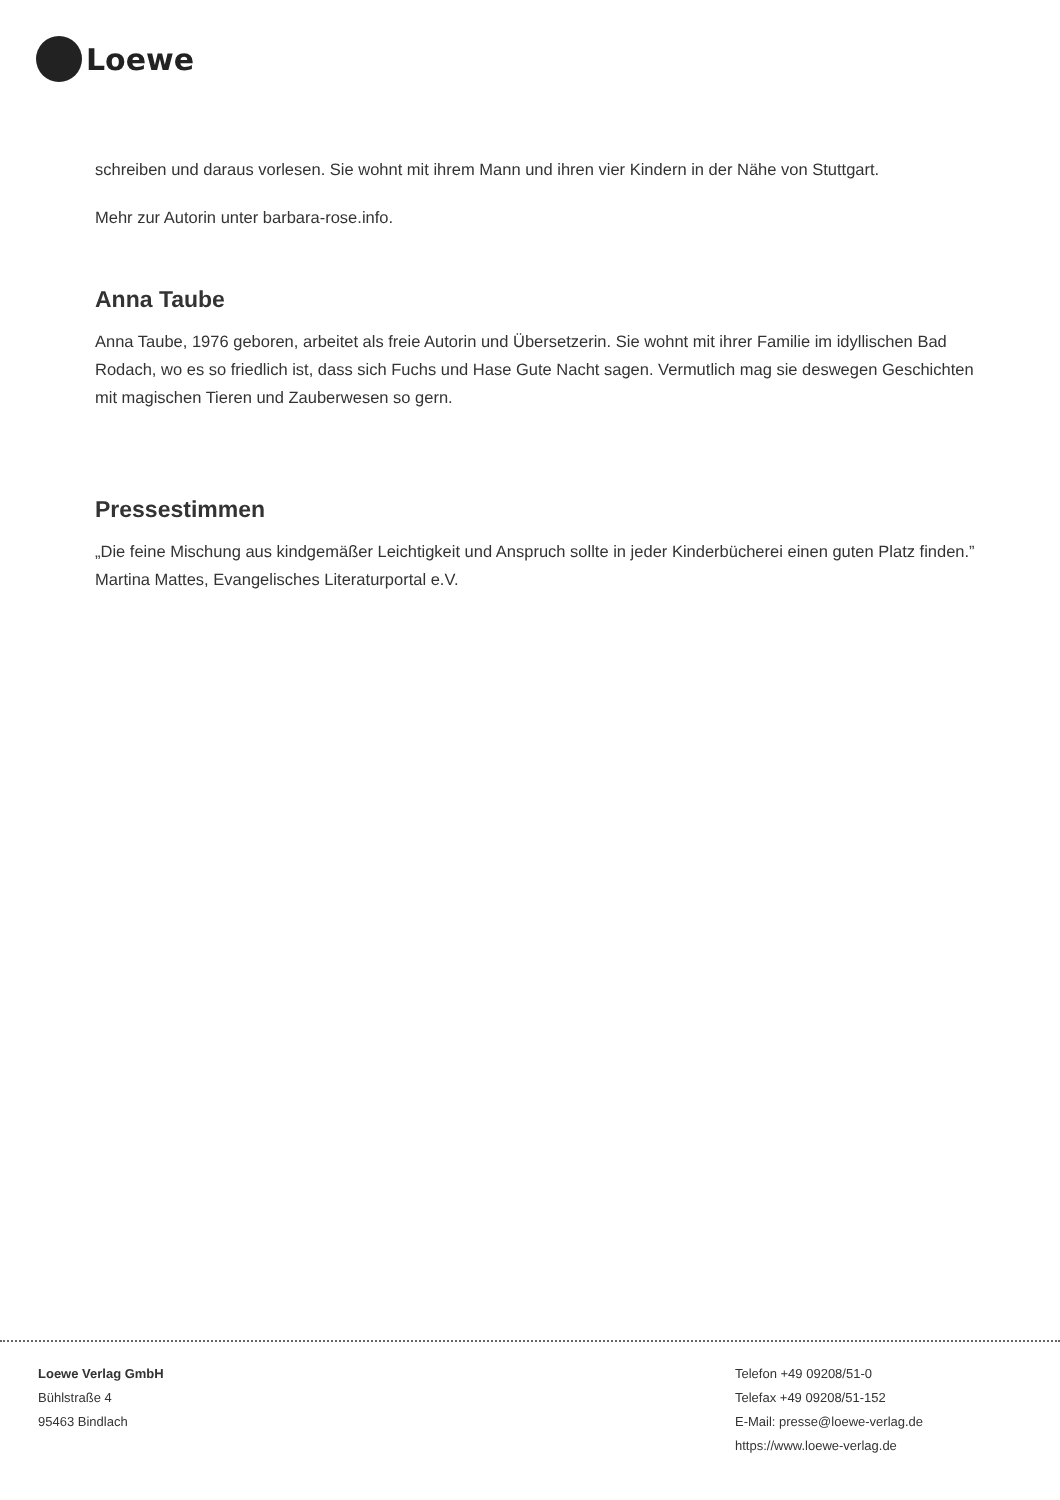Loewe
schreiben und daraus vorlesen. Sie wohnt mit ihrem Mann und ihren vier Kindern in der Nähe von Stuttgart.
Mehr zur Autorin unter barbara-rose.info.
Anna Taube
Anna Taube, 1976 geboren, arbeitet als freie Autorin und Übersetzerin. Sie wohnt mit ihrer Familie im idyllischen Bad Rodach, wo es so friedlich ist, dass sich Fuchs und Hase Gute Nacht sagen. Vermutlich mag sie deswegen Geschichten mit magischen Tieren und Zauberwesen so gern.
Pressestimmen
„Die feine Mischung aus kindgemäßer Leichtigkeit und Anspruch sollte in jeder Kinderbücherei einen guten Platz finden.” Martina Mattes, Evangelisches Literaturportal e.V.
Loewe Verlag GmbH
Bühlstraße 4
95463 Bindlach
Telefon +49 09208/51-0
Telefax +49 09208/51-152
E-Mail: presse@loewe-verlag.de
https://www.loewe-verlag.de